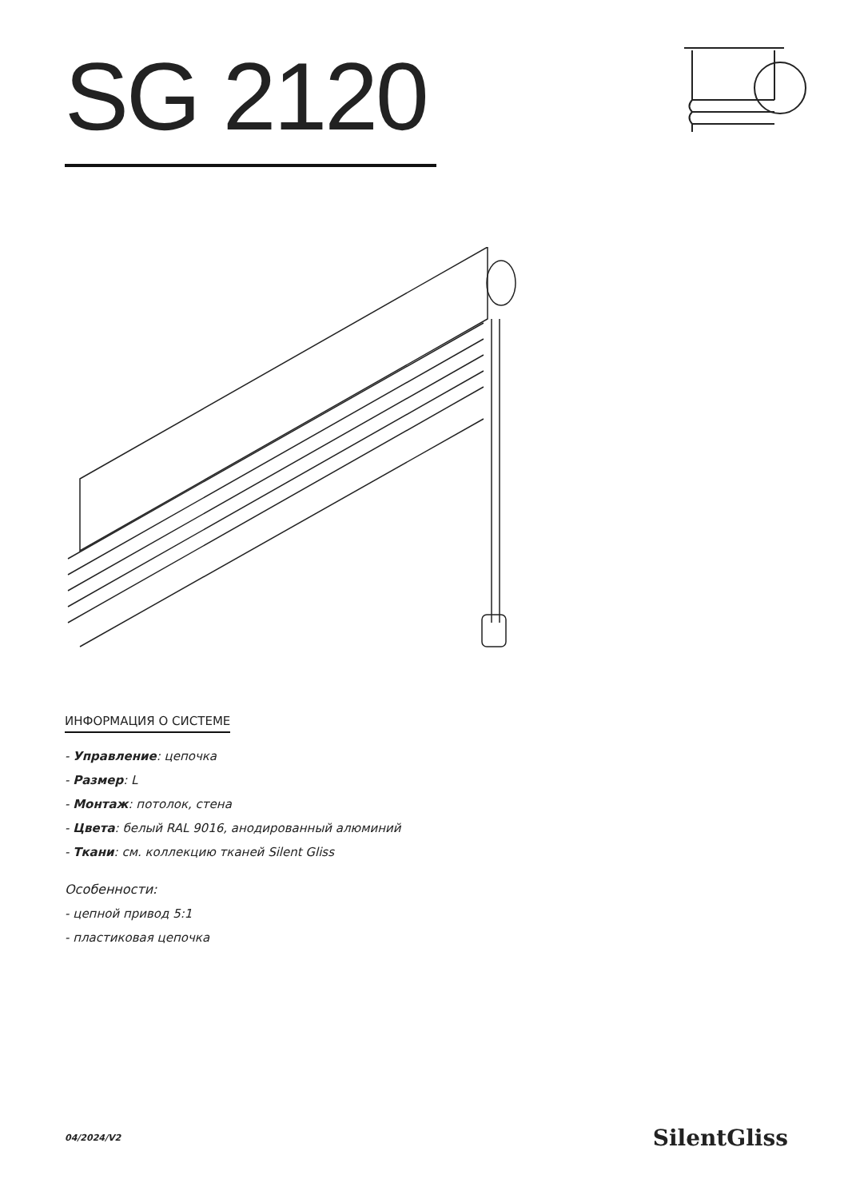SG 2120
ИНФОРМАЦИЯ О СИСТЕМЕ
- Управление: цепочка
- Размер: L
- Монтаж: потолок, стена
- Цвета: белый RAL 9016, анодированный алюминий
- Ткани: см. коллекцию тканей Silent Gliss
Особенности:
- цепной привод 5:1
- пластиковая цепочка
04/2024/V2 SilentGliss